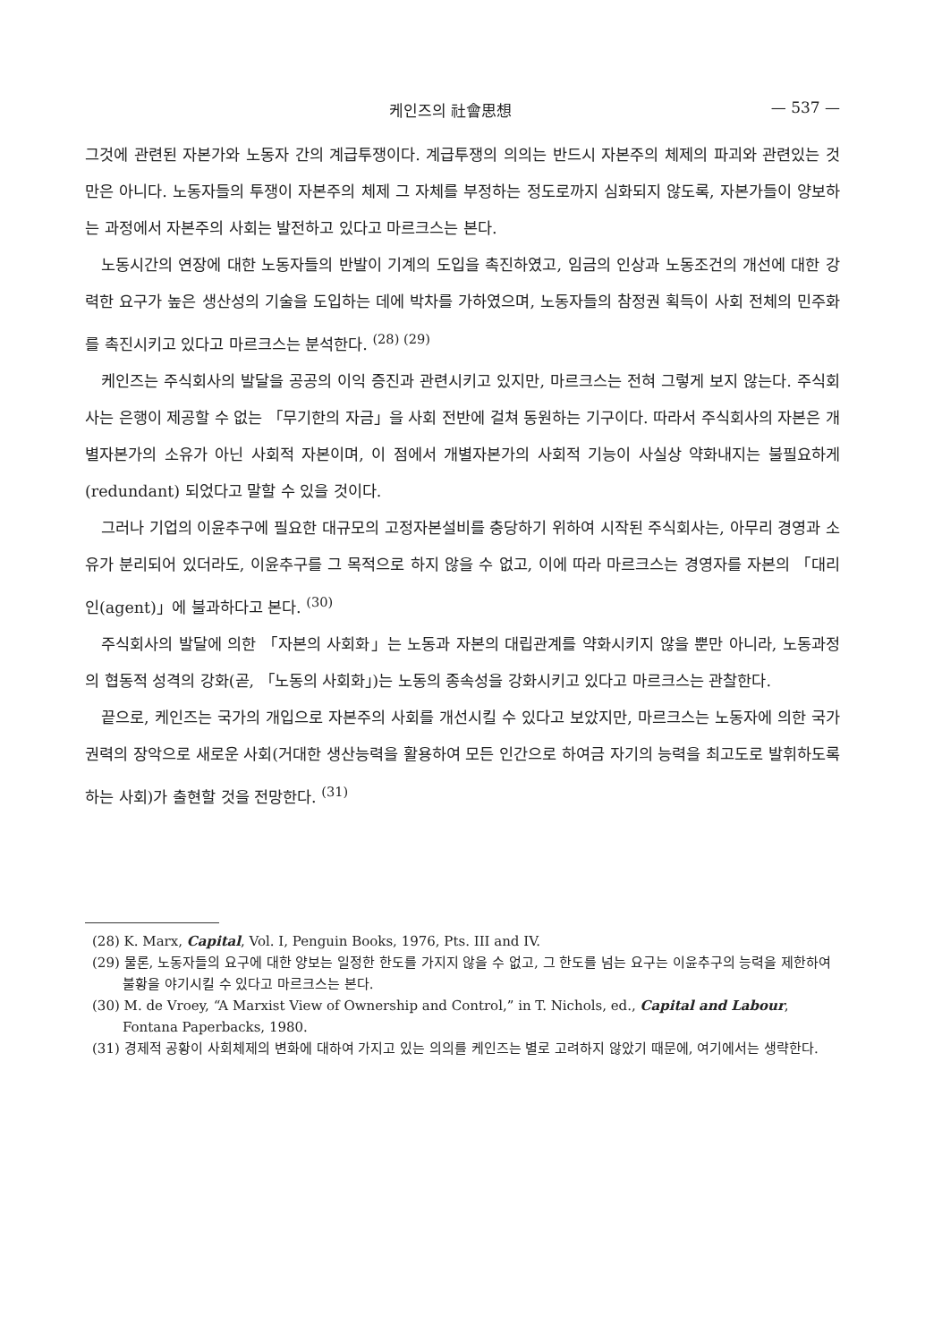케인즈의 社會思想 — 537 —
그것에 관련된 자본가와 노동자 간의 계급투쟁이다. 계급투쟁의 의의는 반드시 자본주의 체제의 파괴와 관련있는 것만은 아니다. 노동자들의 투쟁이 자본주의 체제 그 자체를 부정하는 정도로까지 심화되지 않도록, 자본가들이 양보하는 과정에서 자본주의 사회는 발전하고 있다고 마르크스는 본다.
노동시간의 연장에 대한 노동자들의 반발이 기계의 도입을 촉진하였고, 임금의 인상과 노동조건의 개선에 대한 강력한 요구가 높은 생산성의 기술을 도입하는 데에 박차를 가하였으며, 노동자들의 참정권 획득이 사회 전체의 민주화를 촉진시키고 있다고 마르크스는 분석한다. <sup>(28) (29)</sup>
케인즈는 주식회사의 발달을 공공의 이익 증진과 관련시키고 있지만, 마르크스는 전혀 그렇게 보지 않는다. 주식회사는 은행이 제공할 수 없는 「무기한의 자금」을 사회 전반에 걸쳐 동원하는 기구이다. 따라서 주식회사의 자본은 개별자본가의 소유가 아닌 사회적 자본이며, 이 점에서 개별자본가의 사회적 기능이 사실상 약화내지는 불필요하게(redundant) 되었다고 말할 수 있을 것이다.
그러나 기업의 이윤추구에 필요한 대규모의 고정자본설비를 충당하기 위하여 시작된 주식회사는, 아무리 경영과 소유가 분리되어 있더라도, 이윤추구를 그 목적으로 하지 않을 수 없고, 이에 따라 마르크스는 경영자를 자본의 「대리인(agent)」에 불과하다고 본다. <sup>(30)</sup>
주식회사의 발달에 의한 「자본의 사회화」는 노동과 자본의 대립관계를 약화시키지 않을 뿐만 아니라, 노동과정의 협동적 성격의 강화(곧, 「노동의 사회화」)는 노동의 종속성을 강화시키고 있다고 마르크스는 관찰한다.
끝으로, 케인즈는 국가의 개입으로 자본주의 사회를 개선시킬 수 있다고 보았지만, 마르크스는 노동자에 의한 국가권력의 장악으로 새로운 사회(거대한 생산능력을 활용하여 모든 인간으로 하여금 자기의 능력을 최고도로 발휘하도록 하는 사회)가 출현할 것을 전망한다. <sup>(31)</sup>
(28) K. Marx, Capital, Vol. I, Penguin Books, 1976, Pts. III and IV.
(29) 물론, 노동자들의 요구에 대한 양보는 일정한 한도를 가지지 않을 수 없고, 그 한도를 넘는 요구는 이윤추구의 능력을 제한하여 불황을 야기시킬 수 있다고 마르크스는 본다.
(30) M. de Vroey, “A Marxist View of Ownership and Control,” in T. Nichols, ed., Capital and Labour, Fontana Paperbacks, 1980.
(31) 경제적 공황이 사회체제의 변화에 대하여 가지고 있는 의의를 케인즈는 별로 고려하지 않았기 때문에, 여기에서는 생략한다.